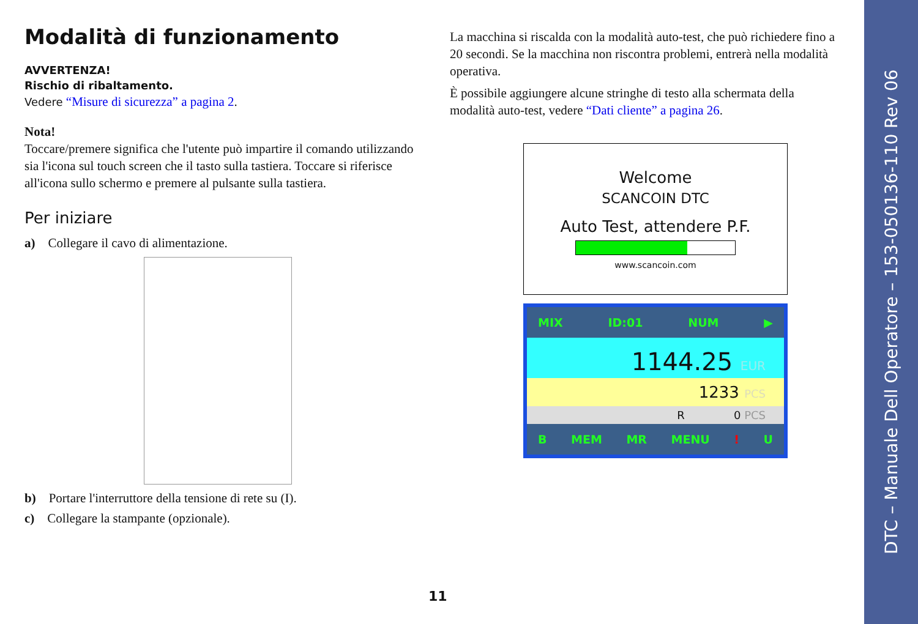Modalità di funzionamento
AVVERTENZA!
Rischio di ribaltamento.
Vedere “Misure di sicurezza” a pagina 2.
Nota!
Toccare/premere significa che l'utente può impartire il comando utilizzando sia l'icona sul touch screen che il tasto sulla tastiera. Toccare si riferisce all'icona sullo schermo e premere al pulsante sulla tastiera.
Per iniziare
a) Collegare il cavo di alimentazione.
b) Portare l'interruttore della tensione di rete su (I).
c) Collegare la stampante (opzionale).
La macchina si riscalda con la modalità auto-test, che può richiedere fino a 20 secondi. Se la macchina non riscontra problemi, entrerà nella modalità operativa.
È possibile aggiungere alcune stringhe di testo alla schermata della modalità auto-test, vedere “Dati cliente” a pagina 26.
Welcome
SCANCOIN DTC
Auto Test, attendere P.F.
www.scancoin.com
MIX ID:01 NUM ▶
1144.25 EUR
1233 PCS
R 0 PCS
B MEM MR MENU! U
11
DTC – Manuale Dell Operatore – 153-050136-110 Rev 06